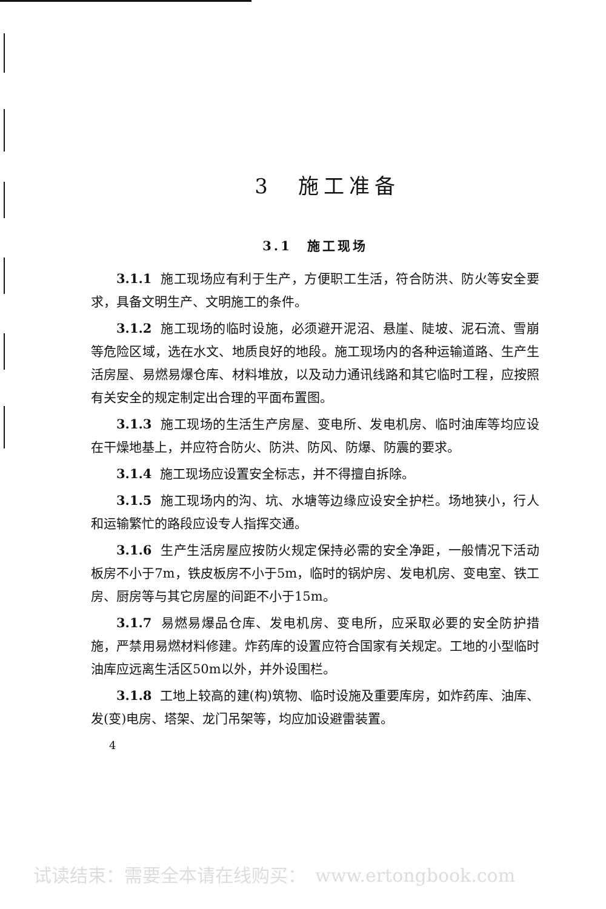3　施工准备
3.1　施工现场
3.1.1 施工现场应有利于生产，方便职工生活，符合防洪、防火等安全要求，具备文明生产、文明施工的条件。
3.1.2 施工现场的临时设施，必须避开泥沼、悬崖、陡坡、泥石流、雪崩等危险区域，选在水文、地质良好的地段。施工现场内的各种运输道路、生产生活房屋、易燃易爆仓库、材料堆放，以及动力通讯线路和其它临时工程，应按照有关安全的规定制定出合理的平面布置图。
3.1.3 施工现场的生活生产房屋、变电所、发电机房、临时油库等均应设在干燥地基上，并应符合防火、防洪、防风、防爆、防震的要求。
3.1.4 施工现场应设置安全标志，并不得擅自拆除。
3.1.5 施工现场内的沟、坑、水塘等边缘应设安全护栏。场地狭小，行人和运输繁忙的路段应设专人指挥交通。
3.1.6 生产生活房屋应按防火规定保持必需的安全净距，一般情况下活动板房不小于7m，铁皮板房不小于5m，临时的锅炉房、发电机房、变电室、铁工房、厨房等与其它房屋的间距不小于15m。
3.1.7 易燃易爆品仓库、发电机房、变电所，应采取必要的安全防护措施，严禁用易燃材料修建。炸药库的设置应符合国家有关规定。工地的小型临时油库应远离生活区50m以外，并外设围栏。
3.1.8 工地上较高的建(构)筑物、临时设施及重要库房，如炸药库、油库、发(变)电房、塔架、龙门吊架等，均应加设避雷装置。
4
试读结束：需要全本请在线购买：　www.ertongbook.com